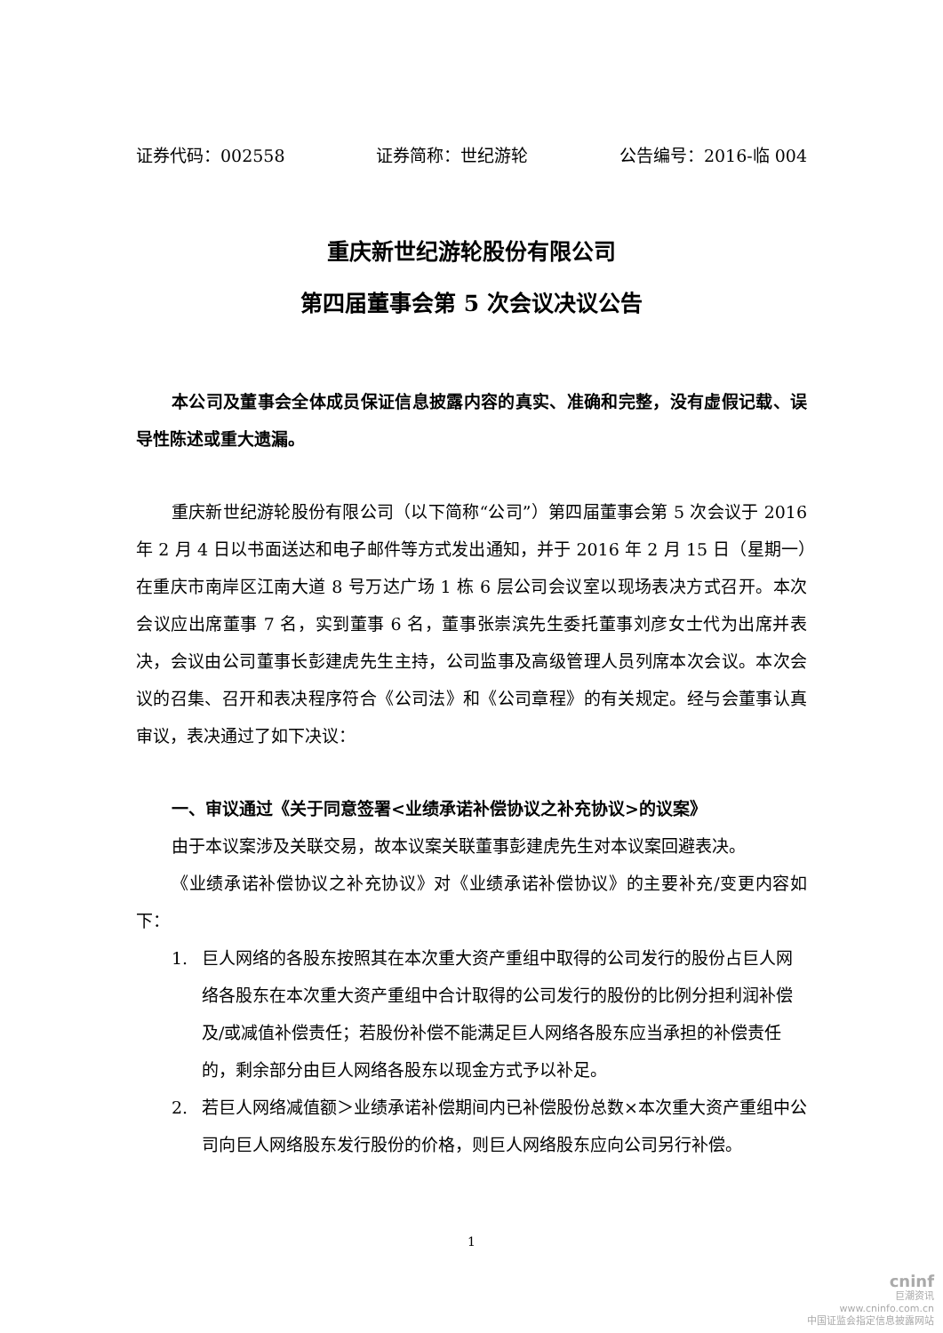证券代码：002558 证券简称：世纪游轮 公告编号：2016-临 004
重庆新世纪游轮股份有限公司
第四届董事会第 5 次会议决议公告
本公司及董事会全体成员保证信息披露内容的真实、准确和完整，没有虚假记载、误导性陈述或重大遗漏。
重庆新世纪游轮股份有限公司（以下简称“公司”）第四届董事会第 5 次会议于 2016 年 2 月 4 日以书面送达和电子邮件等方式发出通知，并于 2016 年 2 月 15 日（星期一）在重庆市南岸区江南大道 8 号万达广场 1 栋 6 层公司会议室以现场表决方式召开。本次会议应出席董事 7 名，实到董事 6 名，董事张崇滨先生委托董事刘彦女士代为出席并表决，会议由公司董事长彭建虎先生主持，公司监事及高级管理人员列席本次会议。本次会议的召集、召开和表决程序符合《公司法》和《公司章程》的有关规定。经与会董事认真审议，表决通过了如下决议：
一、审议通过《关于同意签署<业绩承诺补偿协议之补充协议>的议案》
由于本议案涉及关联交易，故本议案关联董事彭建虎先生对本议案回避表决。
《业绩承诺补偿协议之补充协议》对《业绩承诺补偿协议》的主要补充/变更内容如下：
1. 巨人网络的各股东按照其在本次重大资产重组中取得的公司发行的股份占巨人网络各股东在本次重大资产重组中合计取得的公司发行的股份的比例分担利润补偿及/或减值补偿责任；若股份补偿不能满足巨人网络各股东应当承担的补偿责任的，剩余部分由巨人网络各股东以现金方式予以补足。
2. 若巨人网络减值额＞业绩承诺补偿期间内已补偿股份总数×本次重大资产重组中公司向巨人网络股东发行股份的价格，则巨人网络股东应向公司另行补偿。
1
cninf
巨潮资讯
www.cninfo.com.cn
中国证监会指定信息披露网站